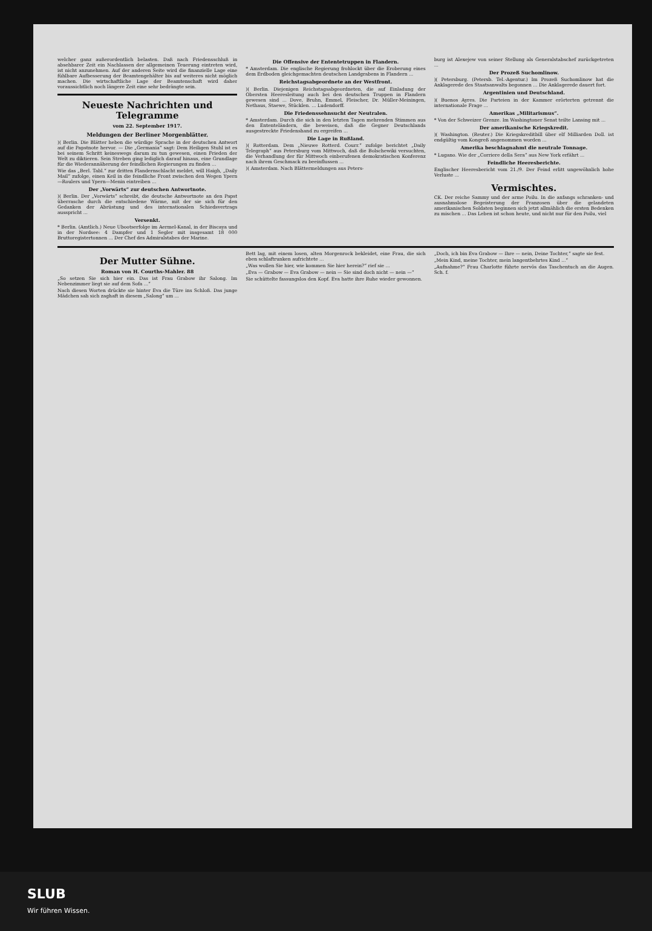welcher ganz außerordentlich belasten. Daß nach Friedensschluß in absehbarer Zeit ein Nachlassen der allgemeinen Teuerung eintreten wird, ist nicht anzunehmen. Auf der anderen Seite wird die finanzielle Lage eine fühlbare Aufbesserung der Beamtengehälter bis auf weiteres nicht möglich machen. Die wirtschaftliche Lage der Beamtenschaft wird daher voraussichtlich noch längere Zeit eine sehr bedrängte sein.
Neueste Nachrichten und Telegramme
vom 22. September 1917.
Meldungen der Berliner Morgenblätter.
)( Berlin. Die Blätter heben die würdige Sprache in der deutschen Antwort auf die Papstnote hervor. — Die „Germania“ sagt: Dem Heiligen Stuhl ist es bei seinem Schritt keineswegs darum zu tun gewesen, einen Frieden der Welt zu diktieren. Sein Streben ging lediglich darauf hinaus, eine Grundlage für die Wiederannäherung der feindlichen Regierungen zu finden ...
Wie das „Berl. Tabl.“ zur dritten Flandernschlacht meldet, will Haigh, „Daily Mail“ zufolge, einen Keil in die feindliche Front zwischen den Wegen Ypern—Roulers und Ypern—Menin eintreiben ...
Der „Vorwärts“ zur deutschen Antwortnote.
)( Berlin. Der „Vorwärts“ schreibt, die deutsche Antwortnote an den Papst überrasche durch die entschiedene Wärme, mit der sie sich für den Gedanken der Abrüstung und des internationalen Schiedsvertrags ausspricht ...
Versenkt.
* Berlin. (Amtlich.) Neue Ubootserfolge im Aermel-Kanal, in der Biscaya und in der Nordsee: 4 Dampfer und 1 Segler mit insgesamt 18 000 Bruttoregistertonnen ... Der Chef des Admiralstabes der Marine.
Die Offensive der Ententetruppen in Flandern.
* Amsterdam. Die englische Regierung frohlockt über die Eroberung eines dem Erdboden gleichgemachten deutschen Landgrabens in Flandern ...
Reichstagsabgeordnete an der Westfront.
)( Berlin. Diejenigen Reichstagsabgeordneten, die auf Einladung der Obersten Heeresleitung auch bei den deutschen Truppen in Flandern gewesen sind ... Dove, Bruhn, Emmel, Fleischer, Dr. Müller-Meiningen, Nethaus, Staewe, Stücklen. ... Ludendorff.
Die Friedenssehnsucht der Neutralen.
* Amsterdam. Durch die sich in den letzten Tagen mehrenden Stimmen aus den Ententeländern, die beweisen, daß die Gegner Deutschlands ausgestreckte Friedenshand zu ergreifen ...
Die Lage in Rußland.
)( Rotterdam. Dem „Nieuwe Rotterd. Courr.“ zufolge berichtet „Daily Telegraph“ aus Petersburg vom Mittwoch, daß die Bolschewiki versuchten, die Verhandlung der für Mittwoch einberufenen demokratischen Konferenz nach ihrem Geschmack zu beeinflussen ...
)( Amsterdam. Nach Blättermeldungen aus Peters-
burg ist Alexejew von seiner Stellung als Generalstabschef zurückgetreten ...
Der Prozeß Suchomlinow.
)( Petersburg. (Petersb. Tel.-Agentur.) Im Prozeß Suchomlinow hat die Anklagerede des Staatsanwalts begonnen ... Die Anklagerede dauert fort.
Argentinien und Deutschland.
)( Buenos Ayres. Die Parteien in der Kammer erörterten getrennt die internationale Frage ...
Amerikas „Militarismus“.
* Von der Schweizer Grenze. Im Washingtoner Senat teilte Lansing mit ...
Der amerikanische Kriegskredit.
)( Washington. (Reuter.) Die Kriegskreditbill über elf Milliarden Doll. ist endgültig vom Kongreß angenommen worden ...
Amerika beschlagnahmt die neutrale Tonnage.
* Lugano. Wie der „Corriere della Sera“ aus New York erfährt ...
Feindliche Heeresberichte.
Englischer Heeresbericht vom 21./9. Der Feind erlitt ungewöhnlich hohe Verluste ...
Vermischtes.
CK. Der reiche Sammy und der arme Poilu. In die anfangs schranken- und ausnahmslose Begeisterung der Franzosen über die gelandeten amerikanischen Soldaten beginnen sich jetzt allmählich die ersten Bedenken zu mischen ... Das Leben ist schon heute, und nicht nur für den Poilu, viel
Der Mutter Sühne.
Roman von H. Courths-Mahler. 88
„So setzen Sie sich hier ein. Das ist Frau Grabow ihr Salong. Im Nebenzimmer liegt sie auf dem Sofa ...“
Nach diesen Worten drückte sie hinter Eva die Türe ins Schloß. Das junge Mädchen sah sich zaghaft in diesem „Salong“ um ...
Bett lag, mit einem losen, alten Morgenrock bekleidet, eine Frau, die sich eben schlaftrunken aufrichtete ...
„Was wollen Sie hier, wie kommen Sie hier herein?“ rief sie ...
„Eva — Grabow — Eva Grabow — nein — Sie sind doch nicht — nein —“
Sie schüttelte fassungslos den Kopf. Eva hatte ihre Ruhe wieder gewonnen.
„Doch, ich bin Eva Grabow — Ihre — nein, Deine Tochter,“ sagte sie fest.
„Mein Kind, meine Tochter, mein langentbehrtes Kind ...“
„Aufnahme?“ Frau Charlotte führte nervös das Taschentuch an die Augen. Sch. f.
SLUB
Wir führen Wissen.